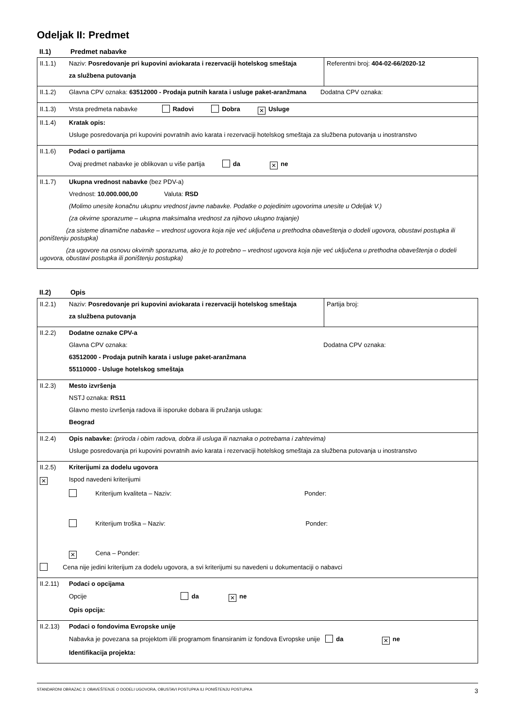Odeljak II: Predmet
II.1) Predmet nabavke
| II.1.1) Naziv: Posredovanje pri kupovini aviokarata i rezervaciji hotelskog smeštaja za službena putovanja | Referentni broj: 404-02-66/2020-12 |
| II.1.2) Glavna CPV oznaka: 63512000 - Prodaja putnih karata i usluge paket-aranžmana Dodatna CPV oznaka: | |
| II.1.3) Vrsta predmeta nabavke Radovi Dobra ✕ Usluge | |
| II.1.4) Kratak opis: Usluge posredovanja pri kupovini povratnih avio karata i rezervaciji hotelskog smeštaja za službena putovanja u inostranstvo | |
| II.1.6) Podaci o partijama Ovaj predmet nabavke je oblikovan u više partija da ✕ ne | |
| II.1.7) Ukupna vrednost nabavke (bez PDV-a) Vrednost: 10.000.000,00 Valuta: RSD (Molimo unesite konačnu ukupnu vrednost javne nabavke. Podatke o pojedinim ugovorima unesite u Odeljak V.) (za okvirne sporazume – ukupna maksimalna vrednost za njihovo ukupno trajanje) (za sisteme dinamične nabavke – vrednost ugovora koja nije već uključena u prethodna obaveštenja o dodeli ugovora, obustavi postupka ili poništenju postupka) (za ugovore na osnovu okvirnih sporazuma, ako je to potrebno – vrednost ugovora koja nije već uključena u prethodna obaveštenja o dodeli ugovora, obustavi postupka ili poništenju postupka) | |
II.2) Opis
| II.2.1) Naziv: Posredovanje pri kupovini aviokarata i rezervaciji hotelskog smeštaja za službena putovanja | Partija broj: |
| II.2.2) Dodatne oznake CPV-a Glavna CPV oznaka: Dodatna CPV oznaka: 63512000 - Prodaja putnih karata i usluge paket-aranžmana 55110000 - Usluge hotelskog smeštaja | |
| II.2.3) Mesto izvršenja NSTJ oznaka: RS11 Glavno mesto izvršenja radova ili isporuke dobara ili pružanja usluga: Beograd | |
| II.2.4) Opis nabavke: (priroda i obim radova, dobra ili usluga ili naznaka o potrebama i zahtevima) Usluge posredovanja pri kupovini povratnih avio karata i rezervaciji hotelskog smeštaja za službena putovanja u inostranstvo | |
| II.2.5) Kriterijumi za dodelu ugovora ✕ Ispod navedeni kriterijumi Kriterijum kvaliteta – Naziv: Ponder: Kriterijum troška – Naziv: Ponder: ✕ Cena – Ponder: Cena nije jedini kriterijum za dodelu ugovora, a svi kriterijumi su navedeni u dokumentaciji o nabavci | |
| II.2.11) Podaci o opcijama Opcije da ✕ ne Opis opcija: | |
| II.2.13) Podaci o fondovima Evropske unije Nabavka je povezana sa projektom i/ili programom finansiranim iz fondova Evropske unije da ✕ ne Identifikacija projekta: | |
STANDARDNI OBRAZAC 3: OBAVEŠTENJE O DODELI UGOVORA, OBUSTAVI POSTUPKA ILI PONIŠTENJU POSTUPKA 3